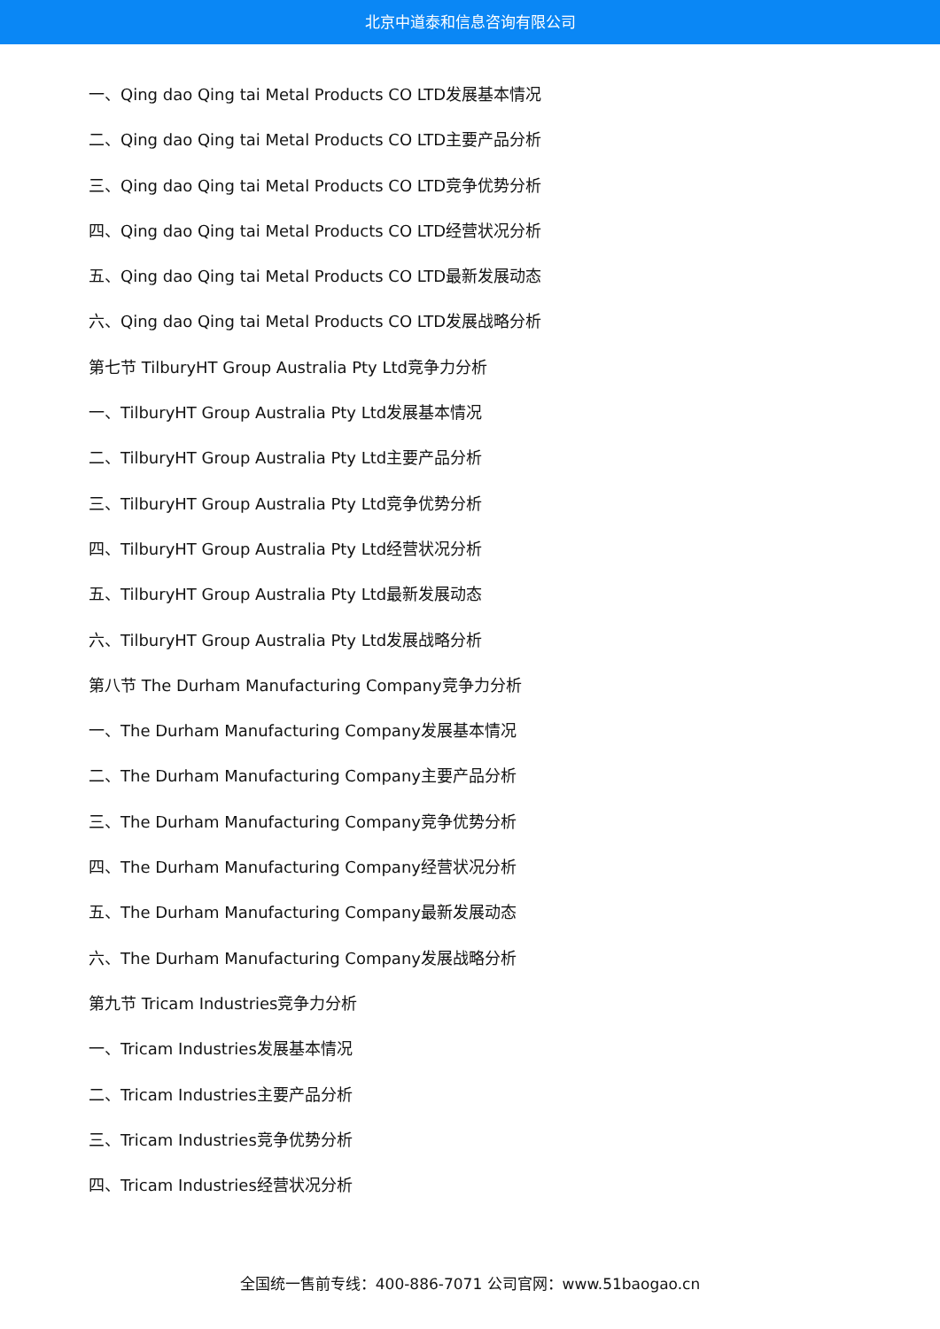北京中道泰和信息咨询有限公司
一、Qing dao Qing tai Metal Products CO LTD发展基本情况
二、Qing dao Qing tai Metal Products CO LTD主要产品分析
三、Qing dao Qing tai Metal Products CO LTD竞争优势分析
四、Qing dao Qing tai Metal Products CO LTD经营状况分析
五、Qing dao Qing tai Metal Products CO LTD最新发展动态
六、Qing dao Qing tai Metal Products CO LTD发展战略分析
第七节 TilburyHT Group Australia Pty Ltd竞争力分析
一、TilburyHT Group Australia Pty Ltd发展基本情况
二、TilburyHT Group Australia Pty Ltd主要产品分析
三、TilburyHT Group Australia Pty Ltd竞争优势分析
四、TilburyHT Group Australia Pty Ltd经营状况分析
五、TilburyHT Group Australia Pty Ltd最新发展动态
六、TilburyHT Group Australia Pty Ltd发展战略分析
第八节 The Durham Manufacturing Company竞争力分析
一、The Durham Manufacturing Company发展基本情况
二、The Durham Manufacturing Company主要产品分析
三、The Durham Manufacturing Company竞争优势分析
四、The Durham Manufacturing Company经营状况分析
五、The Durham Manufacturing Company最新发展动态
六、The Durham Manufacturing Company发展战略分析
第九节 Tricam Industries竞争力分析
一、Tricam Industries发展基本情况
二、Tricam Industries主要产品分析
三、Tricam Industries竞争优势分析
四、Tricam Industries经营状况分析
全国统一售前专线：400-886-7071 公司官网：www.51baogao.cn